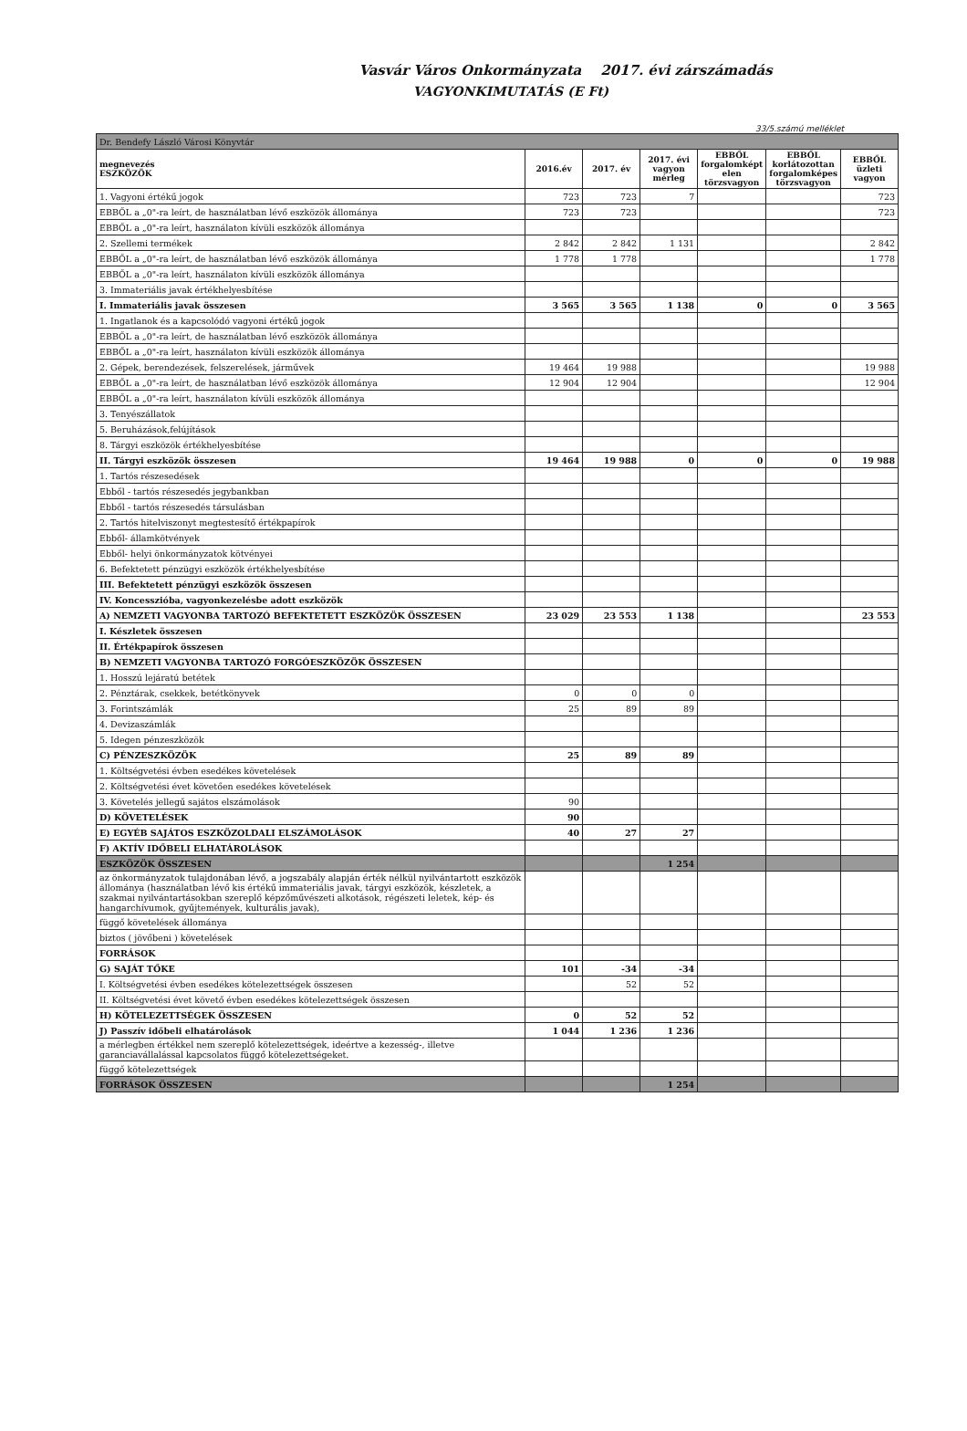Vasvár Város Onkormányzata 2017. évi zárszámadás
VAGYONKIMUTATÁS (E Ft)
33/5.számú melléklet
| Dr. Bendefy László Városi Könyvtár | | | | | | |
| megnevezés ESZKÖZÖK | 2016.év | 2017. év | 2017. évi vagyon mérleg | EBBŐL forgalomképt elen törzsvagyon | EBBŐL korlátozottan forgalomképes törzsvagyon | EBBŐL üzleti vagyon |
| 1. Vagyoni értékű jogok | 723 | 723 | 7 | | | 723 |
| EBBŐL a „0"-ra leírt, de használatban lévő eszközök állománya | 723 | 723 | | | | 723 |
| EBBŐL a „0"-ra leírt, használaton kívüli eszközök állománya | | | | | | |
| 2. Szellemi termékek | 2 842 | 2 842 | 1 131 | | | 2 842 |
| EBBŐL a „0"-ra leírt, de használatban lévő eszközök állománya | 1 778 | 1 778 | | | | 1 778 |
| EBBŐL a „0"-ra leírt, használaton kívüli eszközök állománya | | | | | | |
| 3. Immateriális javak értékhelyesbítése | | | | | | |
| I. Immateriális javak összesen | 3 565 | 3 565 | 1 138 | 0 | 0 | 3 565 |
| 1. Ingatlanok és a kapcsolódó vagyoni értékű jogok | | | | | | |
| EBBŐL a „0"-ra leírt, de használatban lévő eszközök állománya | | | | | | |
| EBBŐL a „0"-ra leírt, használaton kívüli eszközök állománya | | | | | | |
| 2. Gépek, berendezések, felszerelések, járművek | 19 464 | 19 988 | | | | 19 988 |
| EBBŐL a „0"-ra leírt, de használatban lévő eszközök állománya | 12 904 | 12 904 | | | | 12 904 |
| EBBŐL a „0"-ra leírt, használaton kívüli eszközök állománya | | | | | | |
| 3. Tenyészállatok | | | | | | |
| 5. Beruházások,felújítások | | | | | | |
| 8. Tárgyi eszközök értékhelyesbítése | | | | | | |
| II. Tárgyi eszközök összesen | 19 464 | 19 988 | 0 | 0 | 0 | 19 988 |
| 1. Tartós részesedések | | | | | | |
| Ebből - tartós részesedés jegybankban | | | | | | |
| Ebből - tartós részesedés társulásban | | | | | | |
| 2. Tartós hitelviszonyt megtestesítő értékpapírok | | | | | | |
| Ebből- államkötvények | | | | | | |
| Ebből- helyi önkormányzatok kötvényei | | | | | | |
| 6. Befektetett pénzügyi eszközök értékhelyesbítése | | | | | | |
| III. Befektetett pénzügyi eszközök összesen | | | | | | |
| IV. Koncesszióba, vagyonkezelésbe adott eszközök | | | | | | |
| A) NEMZETI VAGYONBA TARTOZÓ BEFEKTETETT ESZKÖZÖK ÖSSZESEN | 23 029 | 23 553 | 1 138 | | | 23 553 |
| I. Készletek összesen | | | | | | |
| II. Értékpapírok összesen | | | | | | |
| B) NEMZETI VAGYONBA TARTOZÓ FORGÓESZKÖZÖK ÖSSZESEN | | | | | | |
| 1. Hosszú lejáratú betétek | | | | | | |
| 2. Pénztárak, csekkek, betétkönyvek | 0 | 0 | 0 | | | |
| 3. Forintszámlák | 25 | 89 | 89 | | | |
| 4. Devizaszámlák | | | | | | |
| 5. Idegen pénzeszközök | | | | | | |
| C) PÉNZESZKÖZÖK | 25 | 89 | 89 | | | |
| 1. Költségvetési évben esedékes követelések | | | | | | |
| 2. Költségvetési évet követően esedékes követelések | | | | | | |
| 3. Követelés jellegű sajátos elszámolások | 90 | | | | | |
| D) KÖVETELÉSEK | 90 | | | | | |
| E) EGYÉB SAJÁTOS ESZKÖZOLDALI ELSZÁMOLÁSOK | 40 | 27 | 27 | | | |
| F) AKTÍV IDŐBELI ELHATÁROLÁSOK | | | | | | |
| ESZKÖZÖK ÖSSZESEN | | | 1 254 | | | |
| az önkormányzatok tulajdonában lévő, a jogszabály alapján érték nélkül nyilvántartott eszközök állománya (használatban lévő kis értékű immateriális javak, tárgyi eszközök, készletek, a szakmai nyilvántartásokban szereplő képzőművészeti alkotások, régészeti leletek, kép- és hangarchívumok, gyűjtemények, kulturális javak), | | | | | | |
| függő követelések állománya | | | | | | |
| biztos ( jövőbeni ) követelések | | | | | | |
| FORRÁSOK | | | | | | |
| G) SAJÁT TŐKE | 101 | -34 | -34 | | | |
| I. Költségvetési évben esedékes kötelezettségek összesen | | 52 | 52 | | | |
| II. Költségvetési évet követő évben esedékes kötelezettségek összesen | | | | | | |
| H) KÖTELEZETTSÉGEK ÖSSZESEN | 0 | 52 | 52 | | | |
| J) Passzív időbeli elhatárolások | 1 044 | 1 236 | 1 236 | | | |
| a mérlegben értékkel nem szereplő kötelezettségek, ideértve a kezesség-, illetve garanciavállalással kapcsolatos függő kötelezettségeket. | | | | | | |
| függő kötelezettségek | | | | | | |
| FORRÁSOK ÖSSZESEN | | | 1 254 | | | |